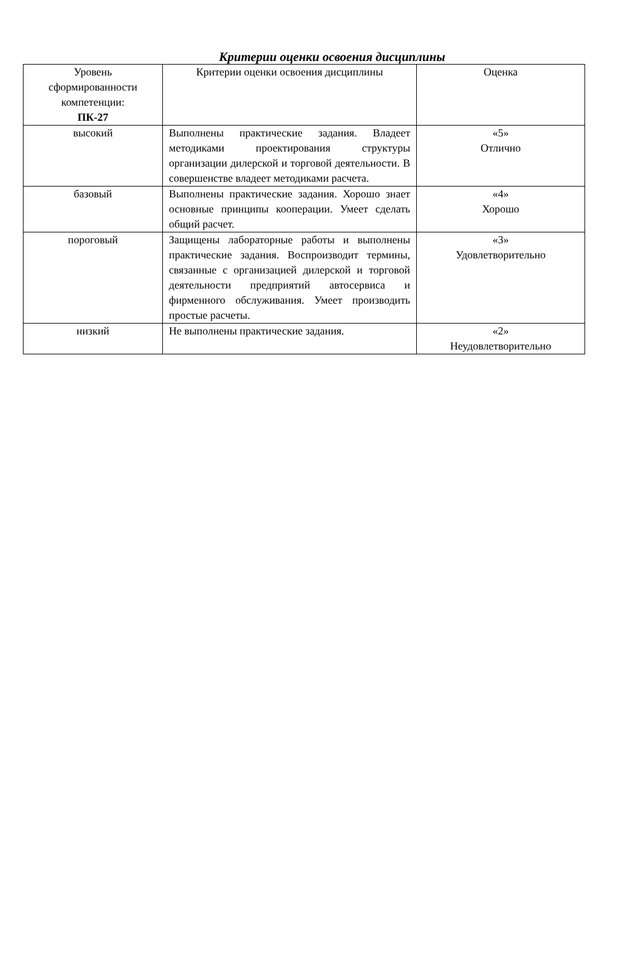Критерии оценки освоения дисциплины
| Уровень сформированности компетенции: ПК-27 | Критерии оценки освоения дисциплины | Оценка |
| высокий | Выполнены практические задания. Владеет методиками проектирования структуры организации дилерской и торговой деятельности. В совершенстве владеет методиками расчета. | «5» Отлично |
| базовый | Выполнены практические задания. Хорошо знает основные принципы кооперации. Умеет сделать общий расчет. | «4» Хорошо |
| пороговый | Защищены лабораторные работы и выполнены практические задания. Воспроизводит термины, связанные с организацией дилерской и торговой деятельности предприятий автосервиса и фирменного обслуживания. Умеет производить простые расчеты. | «3» Удовлетворительно |
| низкий | Не выполнены практические задания. | «2» Неудовлетворительно |